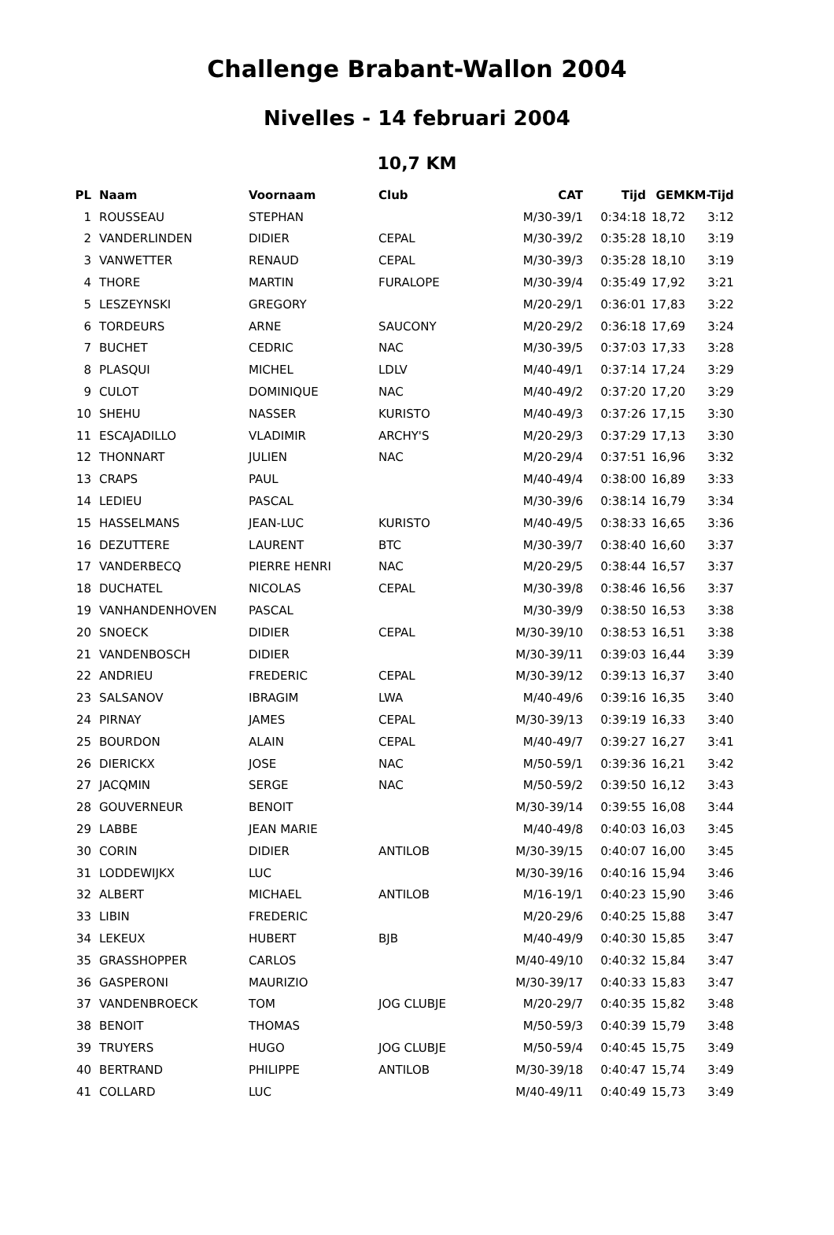Challenge Brabant-Wallon 2004
Nivelles - 14 februari 2004
10,7 KM
| PL | Naam | Voornaam | Club | CAT | Tijd | GEM | KM-Tijd |
| --- | --- | --- | --- | --- | --- | --- | --- |
| 1 | ROUSSEAU | STEPHAN | | M/30-39/1 | 0:34:18 | 18,72 | 3:12 |
| 2 | VANDERLINDEN | DIDIER | CEPAL | M/30-39/2 | 0:35:28 | 18,10 | 3:19 |
| 3 | VANWETTER | RENAUD | CEPAL | M/30-39/3 | 0:35:28 | 18,10 | 3:19 |
| 4 | THORE | MARTIN | FURALOPE | M/30-39/4 | 0:35:49 | 17,92 | 3:21 |
| 5 | LESZEYNSKI | GREGORY | | M/20-29/1 | 0:36:01 | 17,83 | 3:22 |
| 6 | TORDEURS | ARNE | SAUCONY | M/20-29/2 | 0:36:18 | 17,69 | 3:24 |
| 7 | BUCHET | CEDRIC | NAC | M/30-39/5 | 0:37:03 | 17,33 | 3:28 |
| 8 | PLASQUI | MICHEL | LDLV | M/40-49/1 | 0:37:14 | 17,24 | 3:29 |
| 9 | CULOT | DOMINIQUE | NAC | M/40-49/2 | 0:37:20 | 17,20 | 3:29 |
| 10 | SHEHU | NASSER | KURISTO | M/40-49/3 | 0:37:26 | 17,15 | 3:30 |
| 11 | ESCAJADILLO | VLADIMIR | ARCHY'S | M/20-29/3 | 0:37:29 | 17,13 | 3:30 |
| 12 | THONNART | JULIEN | NAC | M/20-29/4 | 0:37:51 | 16,96 | 3:32 |
| 13 | CRAPS | PAUL | | M/40-49/4 | 0:38:00 | 16,89 | 3:33 |
| 14 | LEDIEU | PASCAL | | M/30-39/6 | 0:38:14 | 16,79 | 3:34 |
| 15 | HASSELMANS | JEAN-LUC | KURISTO | M/40-49/5 | 0:38:33 | 16,65 | 3:36 |
| 16 | DEZUTTERE | LAURENT | BTC | M/30-39/7 | 0:38:40 | 16,60 | 3:37 |
| 17 | VANDERBECQ | PIERRE HENRI | NAC | M/20-29/5 | 0:38:44 | 16,57 | 3:37 |
| 18 | DUCHATEL | NICOLAS | CEPAL | M/30-39/8 | 0:38:46 | 16,56 | 3:37 |
| 19 | VANHANDENHOVEN | PASCAL | | M/30-39/9 | 0:38:50 | 16,53 | 3:38 |
| 20 | SNOECK | DIDIER | CEPAL | M/30-39/10 | 0:38:53 | 16,51 | 3:38 |
| 21 | VANDENBOSCH | DIDIER | | M/30-39/11 | 0:39:03 | 16,44 | 3:39 |
| 22 | ANDRIEU | FREDERIC | CEPAL | M/30-39/12 | 0:39:13 | 16,37 | 3:40 |
| 23 | SALSANOV | IBRAGIM | LWA | M/40-49/6 | 0:39:16 | 16,35 | 3:40 |
| 24 | PIRNAY | JAMES | CEPAL | M/30-39/13 | 0:39:19 | 16,33 | 3:40 |
| 25 | BOURDON | ALAIN | CEPAL | M/40-49/7 | 0:39:27 | 16,27 | 3:41 |
| 26 | DIERICKX | JOSE | NAC | M/50-59/1 | 0:39:36 | 16,21 | 3:42 |
| 27 | JACQMIN | SERGE | NAC | M/50-59/2 | 0:39:50 | 16,12 | 3:43 |
| 28 | GOUVERNEUR | BENOIT | | M/30-39/14 | 0:39:55 | 16,08 | 3:44 |
| 29 | LABBE | JEAN MARIE | | M/40-49/8 | 0:40:03 | 16,03 | 3:45 |
| 30 | CORIN | DIDIER | ANTILOB | M/30-39/15 | 0:40:07 | 16,00 | 3:45 |
| 31 | LODDEWIJKX | LUC | | M/30-39/16 | 0:40:16 | 15,94 | 3:46 |
| 32 | ALBERT | MICHAEL | ANTILOB | M/16-19/1 | 0:40:23 | 15,90 | 3:46 |
| 33 | LIBIN | FREDERIC | | M/20-29/6 | 0:40:25 | 15,88 | 3:47 |
| 34 | LEKEUX | HUBERT | BJB | M/40-49/9 | 0:40:30 | 15,85 | 3:47 |
| 35 | GRASSHOPPER | CARLOS | | M/40-49/10 | 0:40:32 | 15,84 | 3:47 |
| 36 | GASPERONI | MAURIZIO | | M/30-39/17 | 0:40:33 | 15,83 | 3:47 |
| 37 | VANDENBROECK | TOM | JOG CLUBJE | M/20-29/7 | 0:40:35 | 15,82 | 3:48 |
| 38 | BENOIT | THOMAS | | M/50-59/3 | 0:40:39 | 15,79 | 3:48 |
| 39 | TRUYERS | HUGO | JOG CLUBJE | M/50-59/4 | 0:40:45 | 15,75 | 3:49 |
| 40 | BERTRAND | PHILIPPE | ANTILOB | M/30-39/18 | 0:40:47 | 15,74 | 3:49 |
| 41 | COLLARD | LUC | | M/40-49/11 | 0:40:49 | 15,73 | 3:49 |